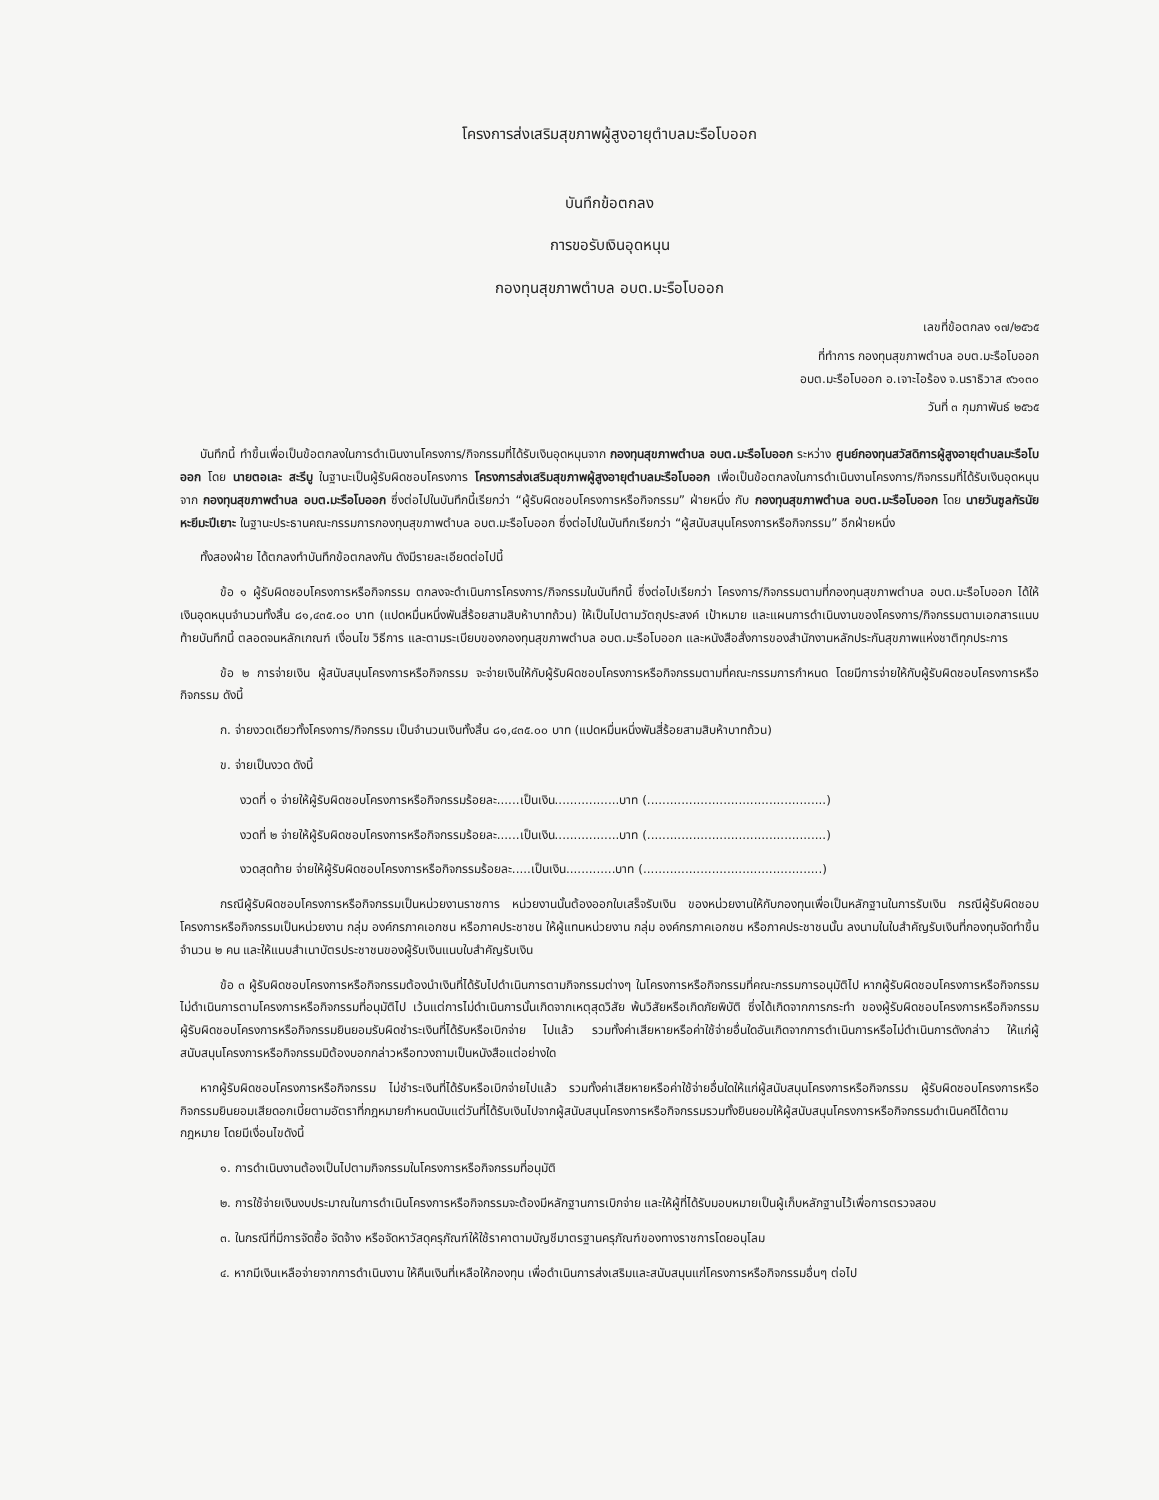โครงการส่งเสริมสุขภาพผู้สูงอายุตำบลมะรือโบออก
บันทึกข้อตกลง
การขอรับเงินอุดหนุน
กองทุนสุขภาพตำบล อบต.มะรือโบออก
เลขที่ข้อตกลง ๑๗/๒๕๖๕
ที่ทำการ กองทุนสุขภาพตำบล อบต.มะรือโบออก
อบต.มะรือโบออก อ.เจาะไอร้อง จ.นราธิวาส ๙๖๑๓๐
วันที่ ๓ กุมภาพันธ์ ๒๕๖๕
บันทึกนี้ ทำขึ้นเพื่อเป็นข้อตกลงในการดำเนินงานโครงการ/กิจกรรมที่ได้รับเงินอุดหนุนจาก กองทุนสุขภาพตำบล อบต.มะรือโบออก ระหว่าง ศูนย์กองทุนสวัสดิการผู้สูงอายุตำบลมะรือโบออก โดย นายตอเละ สะรีบู ในฐานะเป็นผู้รับผิดชอบโครงการ โครงการส่งเสริมสุขภาพผู้สูงอายุตำบลมะรือโบออก เพื่อเป็นข้อตกลงในการดำเนินงานโครงการ/กิจกรรมที่ได้รับเงินอุดหนุนจาก กองทุนสุขภาพตำบล อบต.มะรือโบออก ซึ่งต่อไปในบันทึกนี้เรียกว่า “ผู้รับผิดชอบโครงการหรือกิจกรรม” ฝ่ายหนึ่ง กับ กองทุนสุขภาพตำบล อบต.มะรือโบออก โดย นายวันซูลกัรนัย หะยีมะปีเยาะ ในฐานะประธานคณะกรรมการกองทุนสุขภาพตำบล อบต.มะรือโบออก ซึ่งต่อไปในบันทึกเรียกว่า “ผู้สนับสนุนโครงการหรือกิจกรรม” อีกฝ่ายหนึ่ง
ทั้งสองฝ่าย ได้ตกลงทำบันทึกข้อตกลงกัน ดังมีรายละเอียดต่อไปนี้
ข้อ ๑ ผู้รับผิดชอบโครงการหรือกิจกรรม ตกลงจะดำเนินการโครงการ/กิจกรรมในบันทึกนี้ ซึ่งต่อไปเรียกว่า โครงการ/กิจกรรมตามที่กองทุนสุขภาพตำบล อบต.มะรือโบออก ได้ให้เงินอุดหนุนจำนวนทั้งสิ้น ๘๑,๔๓๕.๐๐ บาท (แปดหมื่นหนึ่งพันสี่ร้อยสามสิบห้าบาทถ้วน) ให้เป็นไปตามวัตถุประสงค์ เป้าหมาย และแผนการดำเนินงานของโครงการ/กิจกรรมตามเอกสารแนบท้ายบันทึกนี้ ตลอดจนหลักเกณฑ์ เงื่อนไข วิธีการ และตามระเบียบของกองทุนสุขภาพตำบล อบต.มะรือโบออก และหนังสือสั่งการของสำนักงานหลักประกันสุขภาพแห่งชาติทุกประการ
ข้อ ๒ การจ่ายเงิน ผู้สนับสนุนโครงการหรือกิจกรรม จะจ่ายเงินให้กับผู้รับผิดชอบโครงการหรือกิจกรรมตามที่คณะกรรมการกำหนด โดยมีการจ่ายให้กับผู้รับผิดชอบโครงการหรือกิจกรรม ดังนี้
ก. จ่ายงวดเดียวทั้งโครงการ/กิจกรรม เป็นจำนวนเงินทั้งสิ้น ๘๑,๔๓๕.๐๐ บาท (แปดหมื่นหนึ่งพันสี่ร้อยสามสิบห้าบาทถ้วน)
ข. จ่ายเป็นงวด ดังนี้
งวดที่ ๑ จ่ายให้ผู้รับผิดชอบโครงการหรือกิจกรรมร้อยละ......เป็นเงิน.................บาท (...............................................)
งวดที่ ๒ จ่ายให้ผู้รับผิดชอบโครงการหรือกิจกรรมร้อยละ......เป็นเงิน.................บาท (...............................................)
งวดสุดท้าย จ่ายให้ผู้รับผิดชอบโครงการหรือกิจกรรมร้อยละ.....เป็นเงิน.............บาท (...............................................)
กรณีผู้รับผิดชอบโครงการหรือกิจกรรมเป็นหน่วยงานราชการ หน่วยงานนั้นต้องออกใบเสร็จรับเงิน ของหน่วยงานให้กับกองทุนเพื่อเป็นหลักฐานในการรับเงิน กรณีผู้รับผิดชอบโครงการหรือกิจกรรมเป็นหน่วยงาน กลุ่ม องค์กรภาคเอกชน หรือภาคประชาชน ให้ผู้แทนหน่วยงาน กลุ่ม องค์กรภาคเอกชน หรือภาคประชาชนนั้น ลงนามในใบสำคัญรับเงินที่กองทุนจัดทำขึ้นจำนวน ๒ คน และให้แนบสำเนาบัตรประชาชนของผู้รับเงินแนบใบสำคัญรับเงิน
ข้อ ๓ ผู้รับผิดชอบโครงการหรือกิจกรรมต้องนำเงินที่ได้รับไปดำเนินการตามกิจกรรมต่างๆ ในโครงการหรือกิจกรรมที่คณะกรรมการอนุมัติไป หากผู้รับผิดชอบโครงการหรือกิจกรรมไม่ดำเนินการตามโครงการหรือกิจกรรมที่อนุมัติไป เว้นแต่การไม่ดำเนินการนั้นเกิดจากเหตุสุดวิสัย พ้นวิสัยหรือเกิดภัยพิบัติ ซึ่งได้เกิดจากการกระทำ ของผู้รับผิดชอบโครงการหรือกิจกรรม ผู้รับผิดชอบโครงการหรือกิจกรรมยินยอมรับผิดชำระเงินที่ได้รับหรือเบิกจ่าย ไปแล้ว รวมทั้งค่าเสียหายหรือค่าใช้จ่ายอื่นใดอันเกิดจากการดำเนินการหรือไม่ดำเนินการดังกล่าว ให้แก่ผู้สนับสนุนโครงการหรือกิจกรรมมิต้องบอกกล่าวหรือทวงถามเป็นหนังสือแต่อย่างใด
หากผู้รับผิดชอบโครงการหรือกิจกรรม ไม่ชำระเงินที่ได้รับหรือเบิกจ่ายไปแล้ว รวมทั้งค่าเสียหายหรือค่าใช้จ่ายอื่นใดให้แก่ผู้สนับสนุนโครงการหรือกิจกรรม ผู้รับผิดชอบโครงการหรือกิจกรรมยินยอมเสียดอกเบี้ยตามอัตราที่กฎหมายกำหนดนับแต่วันที่ได้รับเงินไปจากผู้สนับสนุนโครงการหรือกิจกรรมรวมทั้งยินยอมให้ผู้สนับสนุนโครงการหรือกิจกรรมดำเนินคดีได้ตามกฎหมาย โดยมีเงื่อนไขดังนี้
๑. การดำเนินงานต้องเป็นไปตามกิจกรรมในโครงการหรือกิจกรรมที่อนุมัติ
๒. การใช้จ่ายเงินงบประมาณในการดำเนินโครงการหรือกิจกรรมจะต้องมีหลักฐานการเบิกจ่าย และให้ผู้ที่ได้รับมอบหมายเป็นผู้เก็บหลักฐานไว้เพื่อการตรวจสอบ
๓. ในกรณีที่มีการจัดซื้อ จัดจ้าง หรือจัดหาวัสดุครุภัณฑ์ให้ใช้ราคาตามบัญชีมาตรฐานครุภัณฑ์ของทางราชการโดยอนุโลม
๔. หากมีเงินเหลือจ่ายจากการดำเนินงาน ให้คืนเงินที่เหลือให้กองทุน เพื่อดำเนินการส่งเสริมและสนับสนุนแก่โครงการหรือกิจกรรมอื่นๆ ต่อไป